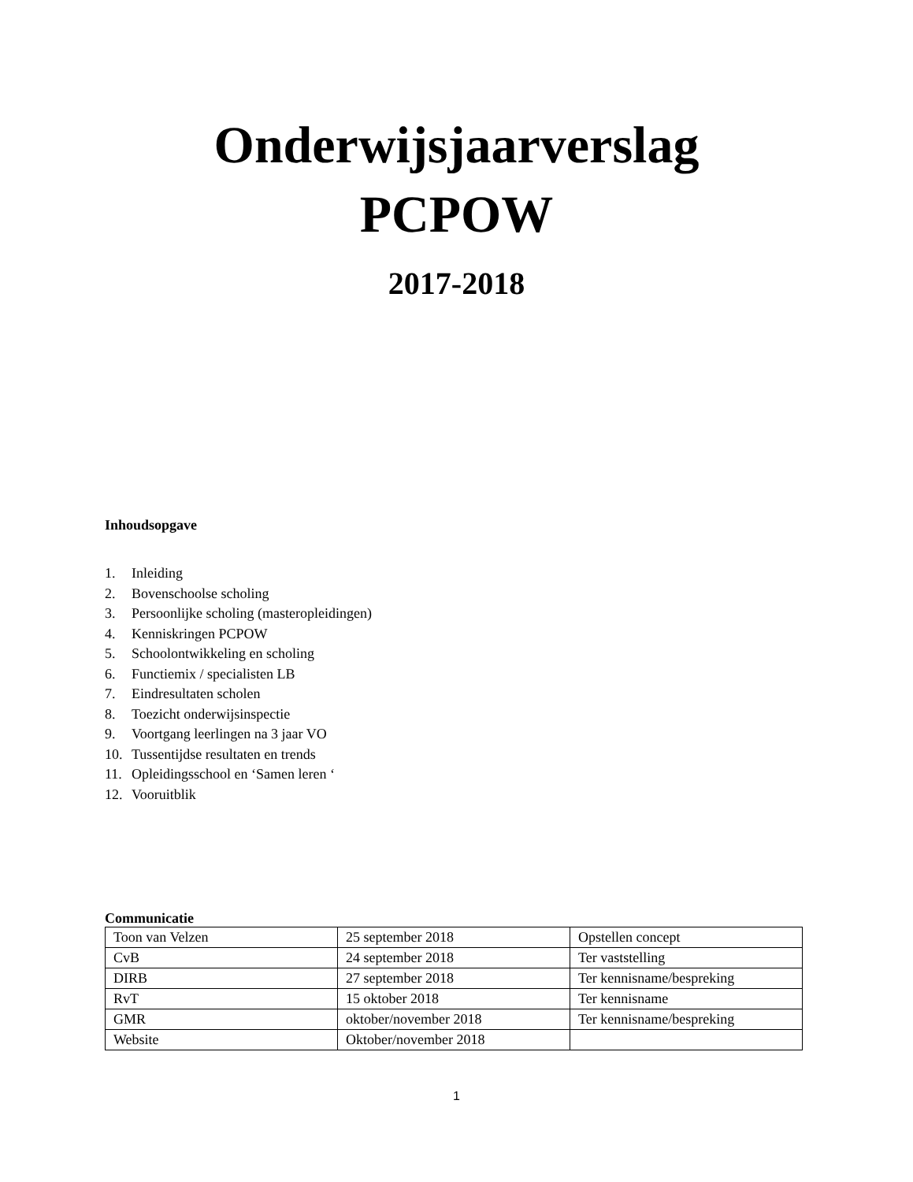Onderwijsjaarverslag
PCPOW
2017-2018
Inhoudsopgave
1. Inleiding
2. Bovenschoolse scholing
3. Persoonlijke scholing (masteropleidingen)
4. Kenniskringen PCPOW
5. Schoolontwikkeling en scholing
6. Functiemix / specialisten LB
7. Eindresultaten scholen
8. Toezicht onderwijsinspectie
9. Voortgang leerlingen na 3 jaar VO
10. Tussentijdse resultaten en trends
11. Opleidingsschool en ‘Samen leren ‘
12. Vooruitblik
Communicatie
| Toon van Velzen | 25 september 2018 | Opstellen concept |
| CvB | 24 september 2018 | Ter vaststelling |
| DIRB | 27 september 2018 | Ter kennisname/bespreking |
| RvT | 15 oktober 2018 | Ter kennisname |
| GMR | oktober/november 2018 | Ter kennisname/bespreking |
| Website | Oktober/november 2018 | |
1